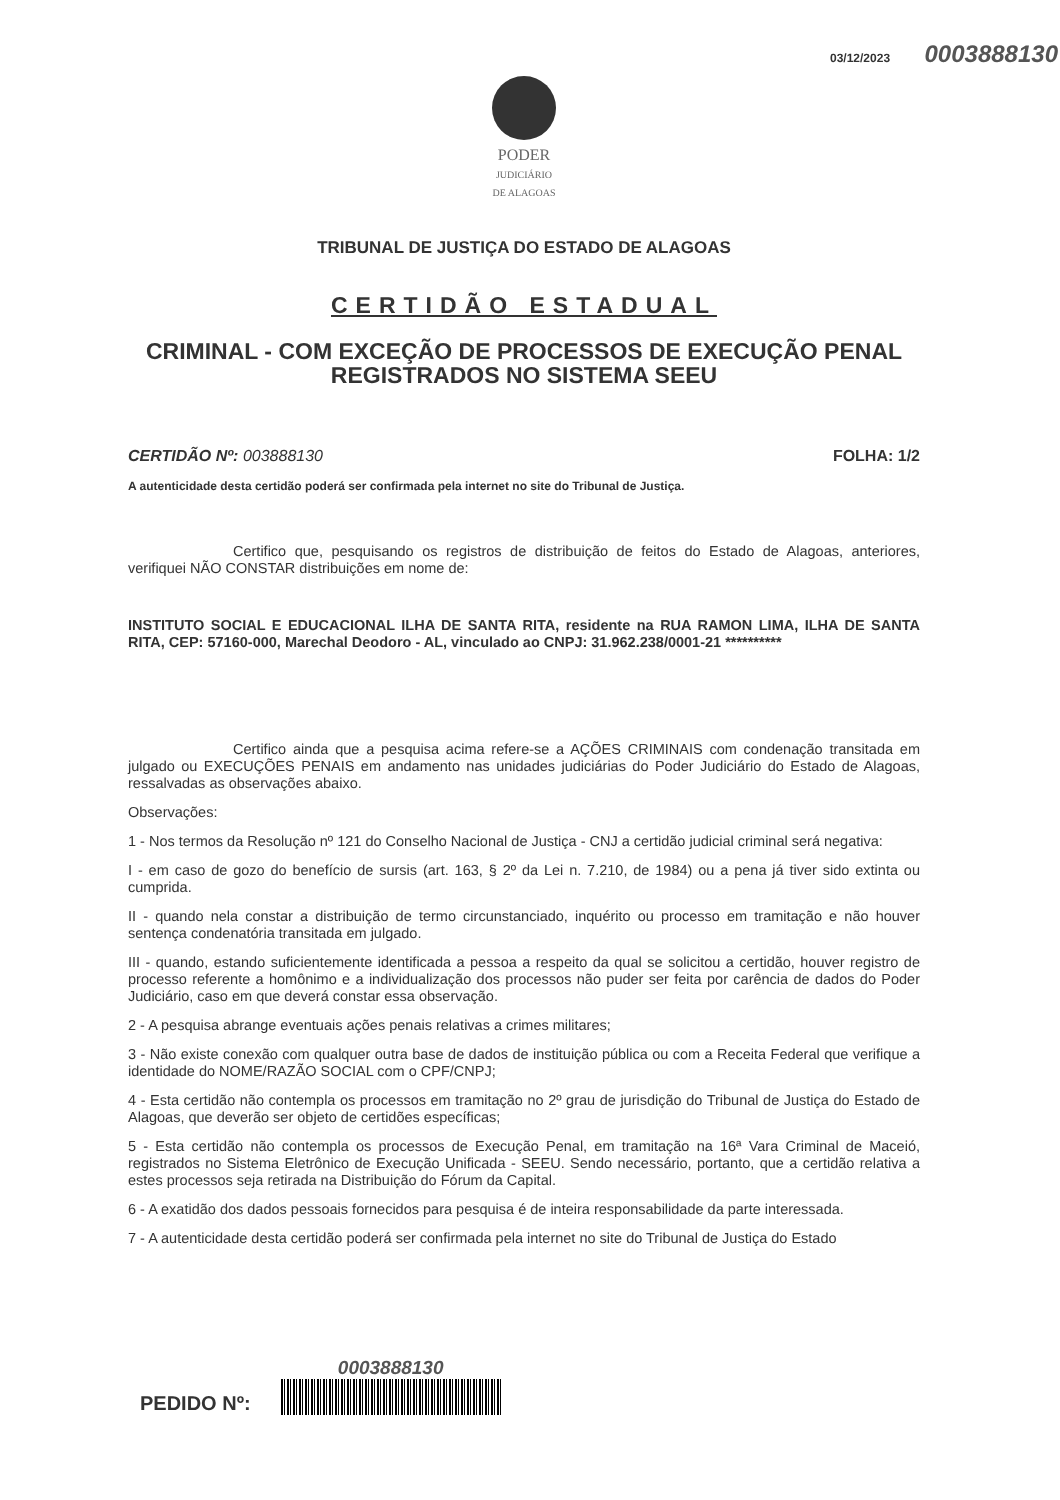03/12/2023 0003888130
PODER
JUDICIÁRIO
DE ALAGOAS
TRIBUNAL DE JUSTIÇA DO ESTADO DE ALAGOAS
CERTIDÃO ESTADUAL
CRIMINAL - COM EXCEÇÃO DE PROCESSOS DE EXECUÇÃO PENAL REGISTRADOS NO SISTEMA SEEU
CERTIDÃO Nº: 003888130 FOLHA: 1/2
A autenticidade desta certidão poderá ser confirmada pela internet no site do Tribunal de Justiça.
Certifico que, pesquisando os registros de distribuição de feitos do Estado de Alagoas, anteriores, verifiquei NÃO CONSTAR distribuições em nome de:
INSTITUTO SOCIAL E EDUCACIONAL ILHA DE SANTA RITA, residente na RUA RAMON LIMA, ILHA DE SANTA RITA, CEP: 57160-000, Marechal Deodoro - AL, vinculado ao CNPJ: 31.962.238/0001-21 **********
Certifico ainda que a pesquisa acima refere-se a AÇÕES CRIMINAIS com condenação transitada em julgado ou EXECUÇÕES PENAIS em andamento nas unidades judiciárias do Poder Judiciário do Estado de Alagoas, ressalvadas as observações abaixo.
Observações:
1 - Nos termos da Resolução nº 121 do Conselho Nacional de Justiça - CNJ a certidão judicial criminal será negativa:
I - em caso de gozo do benefício de sursis (art. 163, § 2º da Lei n. 7.210, de 1984) ou a pena já tiver sido extinta ou cumprida.
II - quando nela constar a distribuição de termo circunstanciado, inquérito ou processo em tramitação e não houver sentença condenatória transitada em julgado.
III - quando, estando suficientemente identificada a pessoa a respeito da qual se solicitou a certidão, houver registro de processo referente a homônimo e a individualização dos processos não puder ser feita por carência de dados do Poder Judiciário, caso em que deverá constar essa observação.
2 - A pesquisa abrange eventuais ações penais relativas a crimes militares;
3 - Não existe conexão com qualquer outra base de dados de instituição pública ou com a Receita Federal que verifique a identidade do NOME/RAZÃO SOCIAL com o CPF/CNPJ;
4 - Esta certidão não contempla os processos em tramitação no 2º grau de jurisdição do Tribunal de Justiça do Estado de Alagoas, que deverão ser objeto de certidões específicas;
5 - Esta certidão não contempla os processos de Execução Penal, em tramitação na 16ª Vara Criminal de Maceió, registrados no Sistema Eletrônico de Execução Unificada - SEEU. Sendo necessário, portanto, que a certidão relativa a estes processos seja retirada na Distribuição do Fórum da Capital.
6 - A exatidão dos dados pessoais fornecidos para pesquisa é de inteira responsabilidade da parte interessada.
7 - A autenticidade desta certidão poderá ser confirmada pela internet no site do Tribunal de Justiça do Estado
PEDIDO Nº:
0003888130